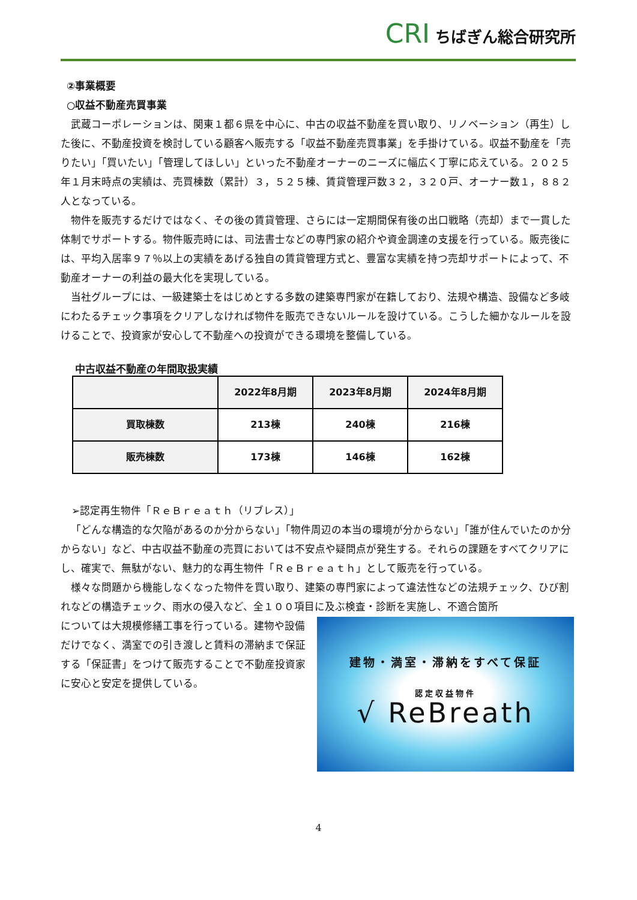CRI ちばぎん総合研究所
②事業概要
○収益不動産売買事業
武蔵コーポレーションは、関東１都６県を中心に、中古の収益不動産を買い取り、リノベーション（再生）した後に、不動産投資を検討している顧客へ販売する「収益不動産売買事業」を手掛けている。収益不動産を「売りたい」「買いたい」「管理してほしい」といった不動産オーナーのニーズに幅広く丁寧に応えている。２０２５年１月末時点の実績は、売買棟数（累計）３，５２５棟、賃貸管理戸数３２，３２０戸、オーナー数１，８８２人となっている。
物件を販売するだけではなく、その後の賃貸管理、さらには一定期間保有後の出口戦略（売却）まで一貫した体制でサポートする。物件販売時には、司法書士などの専門家の紹介や資金調達の支援を行っている。販売後には、平均入居率９７％以上の実績をあげる独自の賃貸管理方式と、豊富な実績を持つ売却サポートによって、不動産オーナーの利益の最大化を実現している。
当社グループには、一級建築士をはじめとする多数の建築専門家が在籍しており、法規や構造、設備など多岐にわたるチェック事項をクリアしなければ物件を販売できないルールを設けている。こうした細かなルールを設けることで、投資家が安心して不動産への投資ができる環境を整備している。
中古収益不動産の年間取扱実績
| | 2022年8月期 | 2023年8月期 | 2024年8月期 |
| --- | --- | --- | --- |
| 買取棟数 | 213棟 | 240棟 | 216棟 |
| 販売棟数 | 173棟 | 146棟 | 162棟 |
➢認定再生物件「ＲｅＢｒｅａｔｈ（リブレス）」
「どんな構造的な欠陥があるのか分からない」「物件周辺の本当の環境が分からない」「誰が住んでいたのか分からない」など、中古収益不動産の売買においては不安点や疑問点が発生する。それらの課題をすべてクリアにし、確実で、無駄がない、魅力的な再生物件「ＲｅＢｒｅａｔｈ」として販売を行っている。
様々な問題から機能しなくなった物件を買い取り、建築の専門家によって違法性などの法規チェック、ひび割れなどの構造チェック、雨水の侵入など、全１００項目に及ぶ検査・診断を実施し、不適合箇所
建物・満室・滞納をすべて保証
認定収益物件
√ ReBreath
については大規模修繕工事を行っている。建物や設備だけでなく、満室での引き渡しと賃料の滞納まで保証する「保証書」をつけて販売することで不動産投資家に安心と安定を提供している。
4